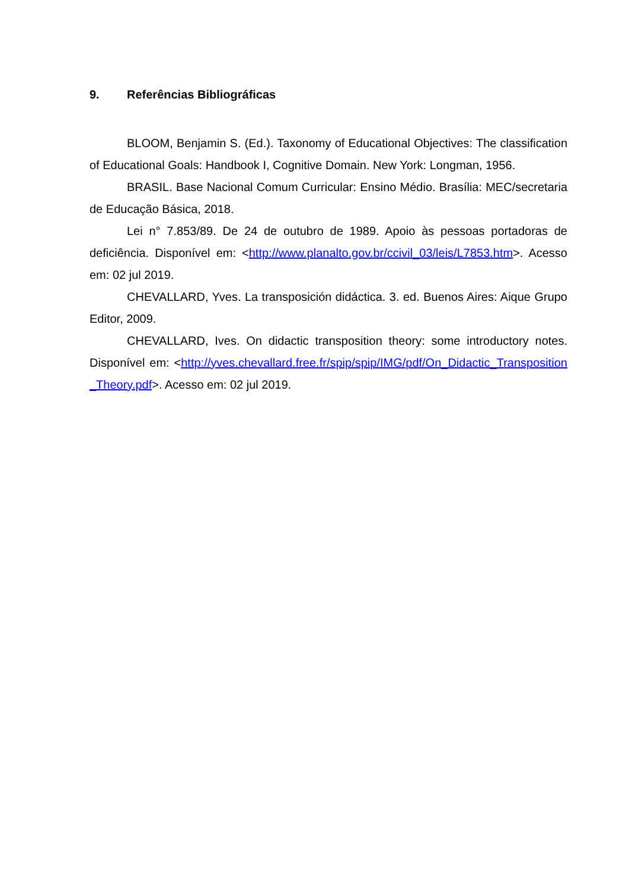9. Referências Bibliográficas
BLOOM, Benjamin S. (Ed.). Taxonomy of Educational Objectives: The classification of Educational Goals: Handbook I, Cognitive Domain. New York: Longman, 1956.
BRASIL. Base Nacional Comum Curricular: Ensino Médio. Brasília: MEC/secretaria de Educação Básica, 2018.
Lei n° 7.853/89. De 24 de outubro de 1989. Apoio às pessoas portadoras de deficiência. Disponível em: <http://www.planalto.gov.br/ccivil_03/leis/L7853.htm>. Acesso em: 02 jul 2019.
CHEVALLARD, Yves. La transposición didáctica. 3. ed. Buenos Aires: Aique Grupo Editor, 2009.
CHEVALLARD, Ives. On didactic transposition theory: some introductory notes. Disponível em: <http://yves.chevallard.free.fr/spip/spip/IMG/pdf/On_Didactic_Transposition_Theory.pdf>. Acesso em: 02 jul 2019.